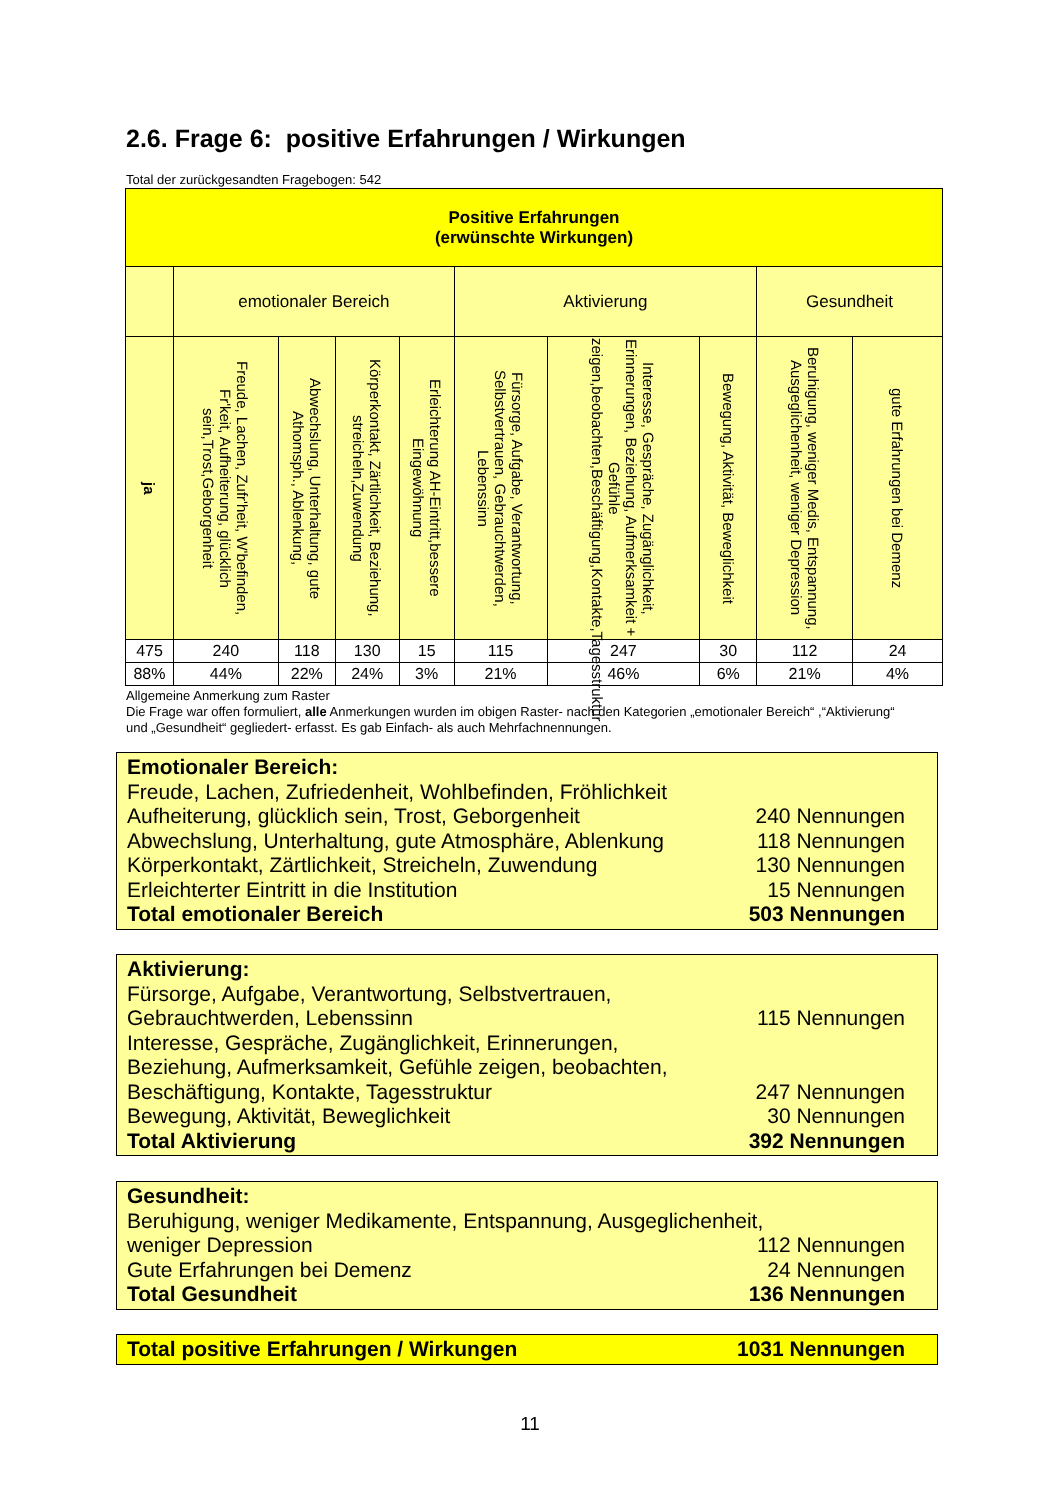2.6. Frage 6: positive Erfahrungen / Wirkungen
Total der zurückgesandten Fragebogen: 542
| Positive Erfahrungen (erwünschte Wirkungen) | | | | | | | | | |
| | emotionaler Bereich | | | | Aktivierung | | | Gesundheit | |
| ja | Freude, Lachen, Zufr'heit, W'befinden, Fr'keit, Aufheiterung, glücklich sein,Trost,Geborgenheit | Abwechslung, Unterhaltung, gute Athomsph., Ablenkung, | Körperkontakt, Zärtlichkeit, Beziehung, streicheln,Zuwendung | Erleichterung AH-Eintritt,bessere Eingewöhnung | Fürsorge, Aufgabe, Verantwortung, Selbstvertrauen, Gebrauchtwerden, Lebenssinn | Interesse, Gespräche, Zugänglichkeit, Erinnerungen, Beziehung, Aufmerksamkeit + Gefühle zeigen,beobachten,Beschäftigung,Kontakte,Tagesstruktur | Bewegung, Aktivität, Beweglichkeit | Beruhigung, weniger Medis, Entspannung, Ausgeglichenheit, weniger Depression | gute Erfahrungen bei Demenz |
| 475 | 240 | 118 | 130 | 15 | 115 | 247 | 30 | 112 | 24 |
| 88% | 44% | 22% | 24% | 3% | 21% | 46% | 6% | 21% | 4% |
Allgemeine Anmerkung zum Raster
Die Frage war offen formuliert, alle Anmerkungen wurden im obigen Raster- nach den Kategorien „emotionaler Bereich“ ,“Aktivierung“ und „Gesundheit“ gegliedert- erfasst. Es gab Einfach- als auch Mehrfachnennungen.
Emotionaler Bereich:
Freude, Lachen, Zufriedenheit, Wohlbefinden, Fröhlichkeit
Aufheiterung, glücklich sein, Trost, Geborgenheit 240 Nennungen
Abwechslung, Unterhaltung, gute Atmosphäre, Ablenkung 118 Nennungen
Körperkontakt, Zärtlichkeit, Streicheln, Zuwendung 130 Nennungen
Erleichterter Eintritt in die Institution 15 Nennungen
Total emotionaler Bereich 503 Nennungen
Aktivierung:
Fürsorge, Aufgabe, Verantwortung, Selbstvertrauen,
Gebrauchtwerden, Lebenssinn 115 Nennungen
Interesse, Gespräche, Zugänglichkeit, Erinnerungen,
Beziehung, Aufmerksamkeit, Gefühle zeigen, beobachten,
Beschäftigung, Kontakte, Tagesstruktur 247 Nennungen
Bewegung, Aktivität, Beweglichkeit 30 Nennungen
Total Aktivierung 392 Nennungen
Gesundheit:
Beruhigung, weniger Medikamente, Entspannung, Ausgeglichenheit,
weniger Depression 112 Nennungen
Gute Erfahrungen bei Demenz 24 Nennungen
Total Gesundheit 136 Nennungen
Total positive Erfahrungen / Wirkungen 1031 Nennungen
11